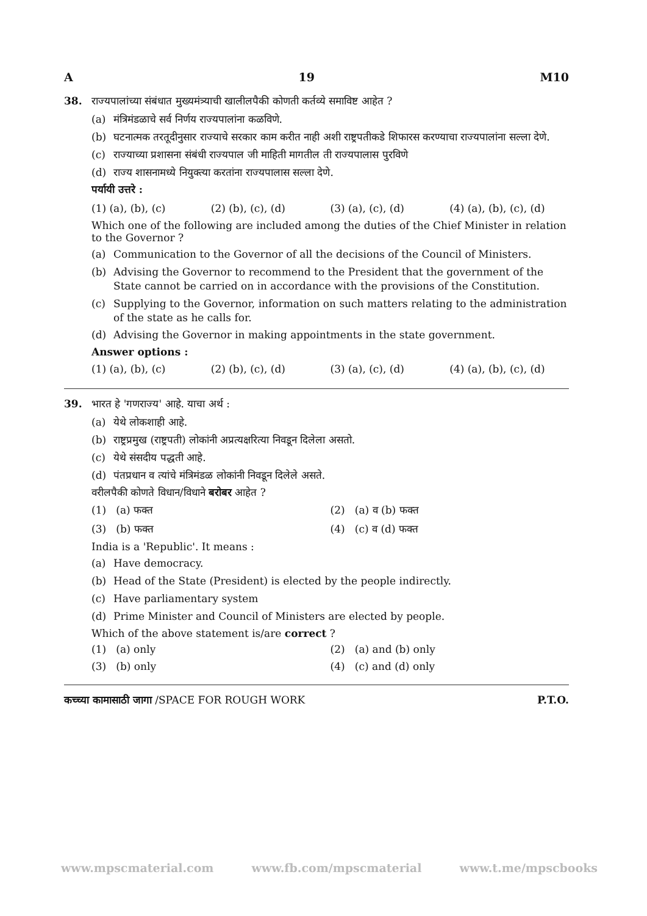A 19 M10
38. राज्यपालांच्या संबंधात मुख्यमंत्र्याची खालीलपैकी कोणती कर्तव्ये समाविष्ट आहेत ?
(a) मंत्रिमंडळाचे सर्व निर्णय राज्यपालांना कळविणे.
(b) घटनात्मक तरतूदीनुसार राज्याचे सरकार काम करीत नाही अशी राष्ट्रपतीकडे शिफारस करण्याचा राज्यपालांना सल्ला देणे.
(c) राज्याच्या प्रशासना संबंधी राज्यपाल जी माहिती मागतील ती राज्यपालास पुरविणे
(d) राज्य शासनामध्ये नियुक्त्या करतांना राज्यपालास सल्ला देणे.
पर्यायी उत्तरे :
(1) (a), (b), (c) (2) (b), (c), (d) (3) (a), (c), (d) (4) (a), (b), (c), (d)
Which one of the following are included among the duties of the Chief Minister in relation to the Governor ?
(a) Communication to the Governor of all the decisions of the Council of Ministers.
(b) Advising the Governor to recommend to the President that the government of the State cannot be carried on in accordance with the provisions of the Constitution.
(c) Supplying to the Governor, information on such matters relating to the administration of the state as he calls for.
(d) Advising the Governor in making appointments in the state government.
Answer options :
(1) (a), (b), (c) (2) (b), (c), (d) (3) (a), (c), (d) (4) (a), (b), (c), (d)
39. भारत हे 'गणराज्य' आहे. याचा अर्थ :
(a) येथे लोकशाही आहे.
(b) राष्ट्रप्रमुख (राष्ट्रपती) लोकांनी अप्रत्यक्षरित्या निवडून दिलेला असतो.
(c) येथे संसदीय पद्धती आहे.
(d) पंतप्रधान व त्यांचे मंत्रिमंडळ लोकांनी निवडून दिलेले असते.
वरीलपैकी कोणते विधान/विधाने बरोबर आहेत ?
(1) (a) फक्त
(2) (a) व (b) फक्त
(3) (b) फक्त
(4) (c) व (d) फक्त
India is a 'Republic'. It means :
(a) Have democracy.
(b) Head of the State (President) is elected by the people indirectly.
(c) Have parliamentary system
(d) Prime Minister and Council of Ministers are elected by people.
Which of the above statement is/are correct ?
(1) (a) only
(2) (a) and (b) only
(3) (b) only
(4) (c) and (d) only
कच्च्या कामासाठी जागा /SPACE FOR ROUGH WORK P.T.O.
www.mpscmaterial.com www.fb.com/mpscmaterial www.t.me/mpscbooks